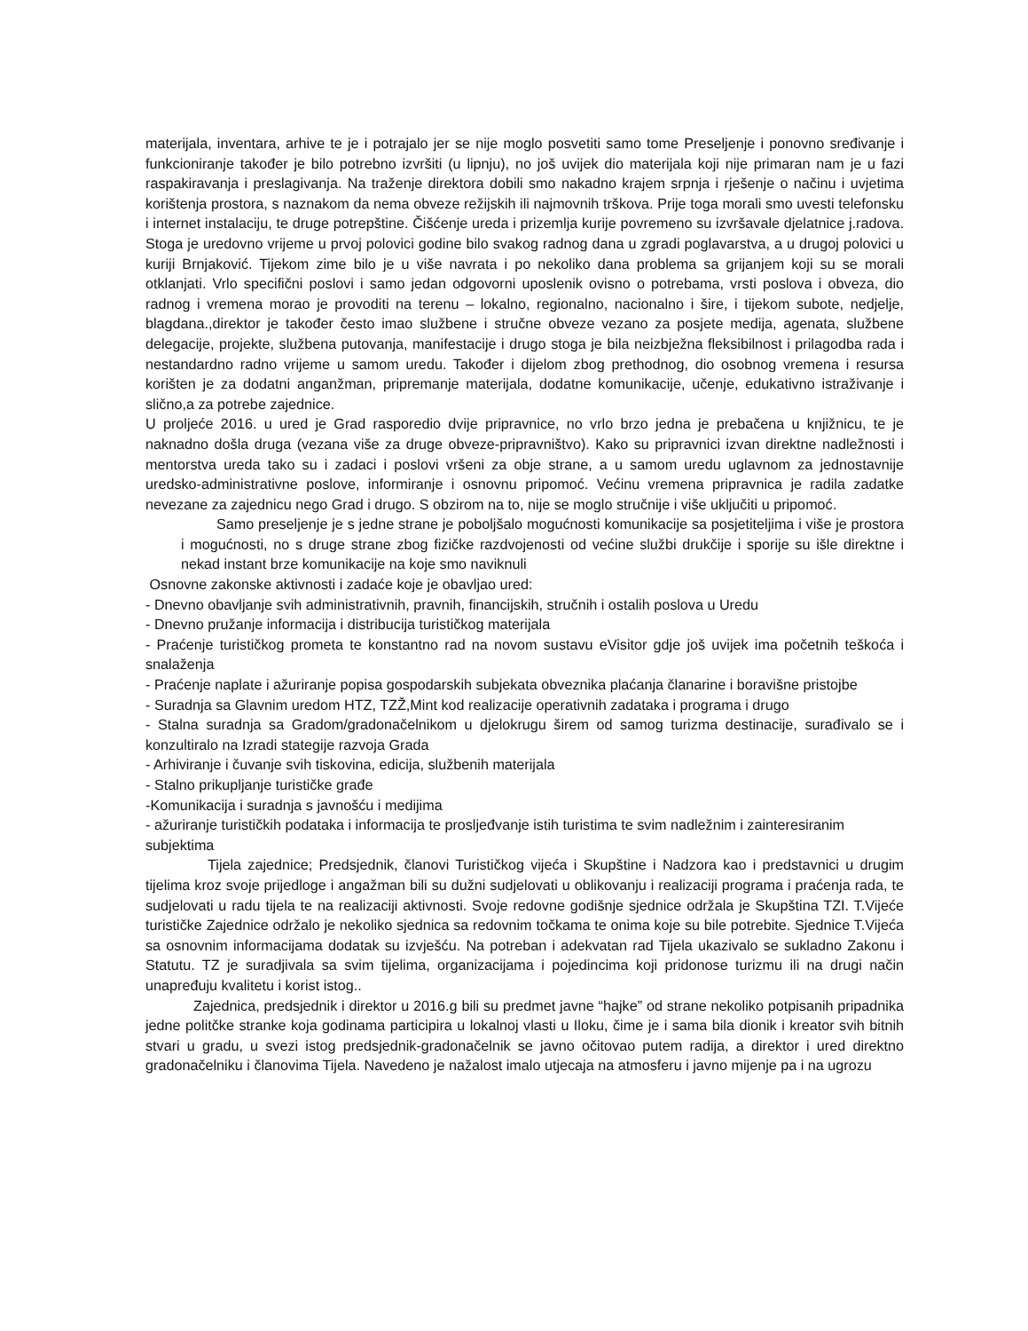materijala, inventara, arhive te je i potrajalo jer se nije moglo posvetiti samo tome Preseljenje i ponovno sređivanje i funkcioniranje također je bilo potrebno izvršiti (u lipnju), no još uvijek dio materijala koji nije primaran nam je u fazi raspakiravanja i preslagivanja. Na traženje direktora dobili smo nakadno krajem srpnja i rješenje o načinu i uvjetima korištenja prostora, s naznakom da nema obveze režijskih ili najmovnih trškova. Prije toga morali smo uvesti telefonsku i internet instalaciju, te druge potrepštine. Čišćenje ureda i prizemlja kurije povremeno su izvršavale djelatnice j.radova. Stoga je uredovno vrijeme u prvoj polovici godine bilo svakog radnog dana u zgradi poglavarstva, a u drugoj polovici u kuriji Brnjaković. Tijekom zime bilo je u više navrata i po nekoliko dana problema sa grijanjem koji su se morali otklanjati. Vrlo specifični poslovi i samo jedan odgovorni uposlenik ovisno o potrebama, vrsti poslova i obveza, dio radnog i vremena morao je provoditi na terenu – lokalno, regionalno, nacionalno i šire, i tijekom subote, nedjelje, blagdana.,direktor je također često imao službene i stručne obveze vezano za posjete medija, agenata, službene delegacije, projekte, službena putovanja, manifestacije i drugo stoga je bila neizbježna fleksibilnost i prilagodba rada i nestandardno radno vrijeme u samom uredu. Također i dijelom zbog prethodnog, dio osobnog vremena i resursa korišten je za dodatni anganžman, pripremanje materijala, dodatne komunikacije, učenje, edukativno istraživanje i slično,a za potrebe zajednice.
U proljeće 2016. u ured je Grad rasporedio dvije pripravnice, no vrlo brzo jedna je prebačena u knjižnicu, te je naknadno došla druga (vezana više za druge obveze-pripravništvo). Kako su pripravnici izvan direktne nadležnosti i mentorstva ureda tako su i zadaci i poslovi vršeni za obje strane, a u samom uredu uglavnom za jednostavnije uredsko-administrativne poslove, informiranje i osnovnu pripomoć. Većinu vremena pripravnica je radila zadatke nevezane za zajednicu nego Grad i drugo. S obzirom na to, nije se moglo stručnije i više uključiti u pripomoć.
Samo preseljenje je s jedne strane je poboljšalo mogućnosti komunikacije sa posjetiteljima i više je prostora i mogućnosti, no s druge strane zbog fizičke razdvojenosti od većine službi drukčije i sporije su išle direktne i nekad instant brze komunikacije na koje smo naviknuli
Osnovne zakonske aktivnosti i zadaće koje je obavljao ured:
- Dnevno obavljanje svih administrativnih, pravnih, financijskih, stručnih i ostalih poslova u Uredu
- Dnevno pružanje informacija i distribucija turističkog materijala
- Praćenje turističkog prometa te konstantno rad na novom sustavu eVisitor gdje još uvijek ima početnih teškoća i snalaženja
- Praćenje naplate i ažuriranje popisa gospodarskih subjekata obveznika plaćanja članarine i boravišne pristojbe
- Suradnja sa Glavnim uredom HTZ, TZŽ,Mint kod realizacije operativnih zadataka i programa i drugo
- Stalna suradnja sa Gradom/gradonačelnikom u djelokrugu širem od samog turizma destinacije, surađivalo se i konzultiralo na Izradi stategije razvoja Grada
- Arhiviranje i čuvanje svih tiskovina, edicija, službenih materijala
- Stalno prikupljanje turističke građe
-Komunikacija i suradnja s javnošću i medijima
- ažuriranje turističkih podataka i informacija te prosljeđvanje istih turistima te svim nadležnim i zainteresiranim subjektima
Tijela zajednice; Predsjednik, članovi Turističkog vijeća i Skupštine i Nadzora kao i predstavnici u drugim tijelima kroz svoje prijedloge i angažman bili su dužni sudjelovati u oblikovanju i realizaciji programa i praćenja rada, te sudjelovati u radu tijela te na realizaciji aktivnosti. Svoje redovne godišnje sjednice održala je Skupština TZI. T.Vijeće turističke Zajednice održalo je nekoliko sjednica sa redovnim točkama te onima koje su bile potrebite. Sjednice T.Vijeća sa osnovnim informacijama dodatak su izvješću. Na potreban i adekvatan rad Tijela ukazivalo se sukladno Zakonu i Statutu. TZ je suradjivala sa svim tijelima, organizacijama i pojedincima koji pridonose turizmu ili na drugi način unapređuju kvalitetu i korist istog..
Zajednica, predsjednik i direktor u 2016.g bili su predmet javne “hajke” od strane nekoliko potpisanih pripadnika jedne politčke stranke koja godinama participira u lokalnoj vlasti u Iloku, čime je i sama bila dionik i kreator svih bitnih stvari u gradu, u svezi istog predsjednik-gradonačelnik se javno očitovao putem radija, a direktor i ured direktno gradonačelniku i članovima Tijela. Navedeno je nažalost imalo utjecaja na atmosferu i javno mijenje pa i na ugrozu